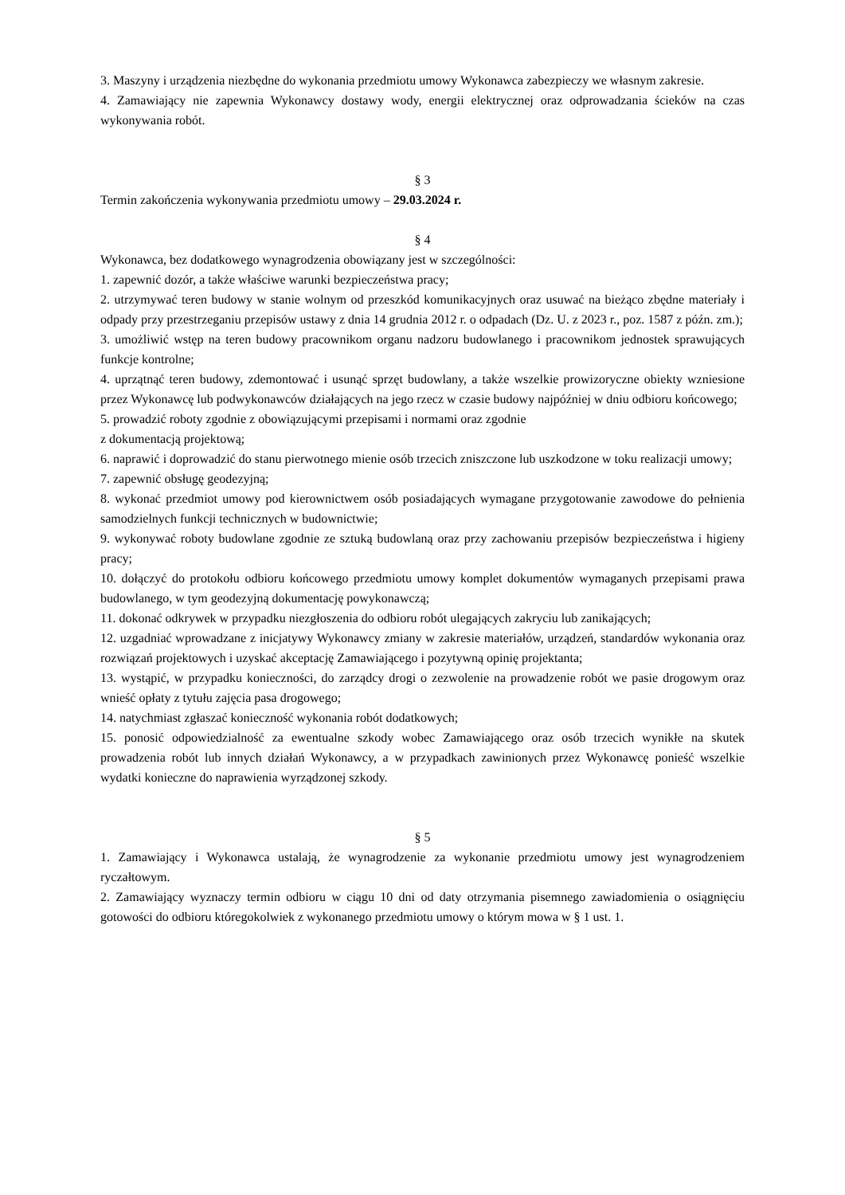3. Maszyny i urządzenia niezbędne do wykonania przedmiotu umowy Wykonawca zabezpieczy we własnym zakresie.
4. Zamawiający nie zapewnia Wykonawcy dostawy wody, energii elektrycznej oraz odprowadzania ścieków na czas wykonywania robót.
§ 3
Termin zakończenia wykonywania przedmiotu umowy – 29.03.2024 r.
§ 4
Wykonawca, bez dodatkowego wynagrodzenia obowiązany jest w szczególności:
1. zapewnić dozór, a także właściwe warunki bezpieczeństwa pracy;
2. utrzymywać teren budowy w stanie wolnym od przeszkód komunikacyjnych oraz usuwać na bieżąco zbędne materiały i odpady przy przestrzeganiu przepisów ustawy z dnia 14 grudnia 2012 r. o odpadach (Dz. U. z 2023 r., poz. 1587 z późn. zm.);
3. umożliwić wstęp na teren budowy pracownikom organu nadzoru budowlanego i pracownikom jednostek sprawujących funkcje kontrolne;
4. uprzątnąć teren budowy, zdemontować i usunąć sprzęt budowlany, a także wszelkie prowizoryczne obiekty wzniesione przez Wykonawcę lub podwykonawców działających na jego rzecz w czasie budowy najpóźniej w dniu odbioru końcowego;
5. prowadzić roboty zgodnie z obowiązującymi przepisami i normami oraz zgodnie
z dokumentacją projektową;
6. naprawić i doprowadzić do stanu pierwotnego mienie osób trzecich zniszczone lub uszkodzone w toku realizacji umowy;
7. zapewnić obsługę geodezyjną;
8. wykonać przedmiot umowy pod kierownictwem osób posiadających wymagane przygotowanie zawodowe do pełnienia samodzielnych funkcji technicznych w budownictwie;
9. wykonywać roboty budowlane zgodnie ze sztuką budowlaną oraz przy zachowaniu przepisów bezpieczeństwa i higieny pracy;
10. dołączyć do protokołu odbioru końcowego przedmiotu umowy komplet dokumentów wymaganych przepisami prawa budowlanego, w tym geodezyjną dokumentację powykonawczą;
11. dokonać odkrywek w przypadku niezgłoszenia do odbioru robót ulegających zakryciu lub zanikających;
12. uzgadniać wprowadzane z inicjatywy Wykonawcy zmiany w zakresie materiałów, urządzeń, standardów wykonania oraz rozwiązań projektowych i uzyskać akceptację Zamawiającego i pozytywną opinię projektanta;
13. wystąpić, w przypadku konieczności, do zarządcy drogi o zezwolenie na prowadzenie robót we pasie drogowym oraz wnieść opłaty z tytułu zajęcia pasa drogowego;
14. natychmiast zgłaszać konieczność wykonania robót dodatkowych;
15. ponosić odpowiedzialność za ewentualne szkody wobec Zamawiającego oraz osób trzecich wynikłe na skutek prowadzenia robót lub innych działań Wykonawcy, a w przypadkach zawinionych przez Wykonawcę ponieść wszelkie wydatki konieczne do naprawienia wyrządzonej szkody.
§ 5
1. Zamawiający i Wykonawca ustalają, że wynagrodzenie za wykonanie przedmiotu umowy jest wynagrodzeniem ryczałtowym.
2. Zamawiający wyznaczy termin odbioru w ciągu 10 dni od daty otrzymania pisemnego zawiadomienia o osiągnięciu gotowości do odbioru któregokolwiek z wykonanego przedmiotu umowy o którym mowa w § 1 ust. 1.